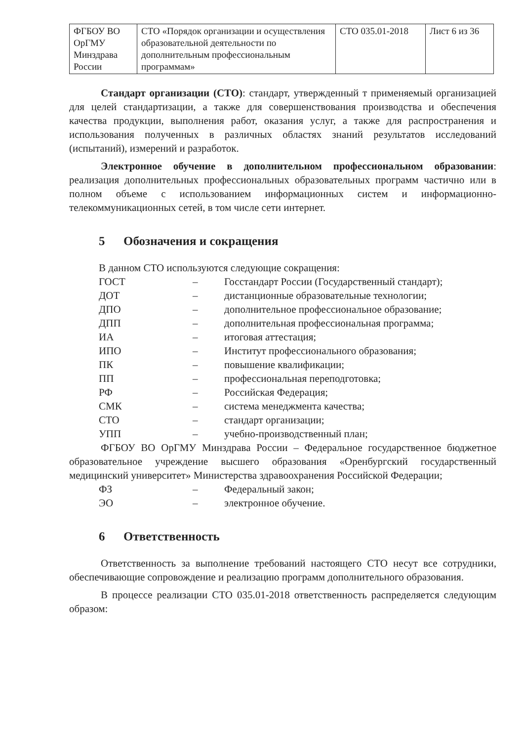| ФГБОУ ВО ОрГМУ Минздрава России | СТО «Порядок организации и осуществления образовательной деятельности по дополнительным профессиональным программам» | СТО 035.01-2018 | Лист 6 из 36 |
Стандарт организации (СТО): стандарт, утвержденный т применяемый организацией для целей стандартизации, а также для совершенствования производства и обеспечения качества продукции, выполнения работ, оказания услуг, а также для распространения и использования полученных в различных областях знаний результатов исследований (испытаний), измерений и разработок.
Электронное обучение в дополнительном профессиональном образовании: реализация дополнительных профессиональных образовательных программ частично или в полном объеме с использованием информационных систем и информационно-телекоммуникационных сетей, в том числе сети интернет.
5 Обозначения и сокращения
В данном СТО используются следующие сокращения:
| ГОСТ | – | Госстандарт России (Государственный стандарт); |
| ДОТ | – | дистанционные образовательные технологии; |
| ДПО | – | дополнительное профессиональное образование; |
| ДПП | – | дополнительная профессиональная программа; |
| ИА | – | итоговая аттестация; |
| ИПО | – | Институт профессионального образования; |
| ПК | – | повышение квалификации; |
| ПП | – | профессиональная переподготовка; |
| РФ | – | Российская Федерация; |
| СМК | – | система менеджмента качества; |
| СТО | – | стандарт организации; |
| УПП | – | учебно-производственный план; |
ФГБОУ ВО ОрГМУ Минздрава России – Федеральное государственное бюджетное образовательное учреждение высшего образования «Оренбургский государственный медицинский университет» Министерства здравоохранения Российской Федерации;
| ФЗ | – | Федеральный закон; |
| ЭО | – | электронное обучение. |
6 Ответственность
Ответственность за выполнение требований настоящего СТО несут все сотрудники, обеспечивающие сопровождение и реализацию программ дополнительного образования.
В процессе реализации СТО 035.01-2018 ответственность распределяется следующим образом: